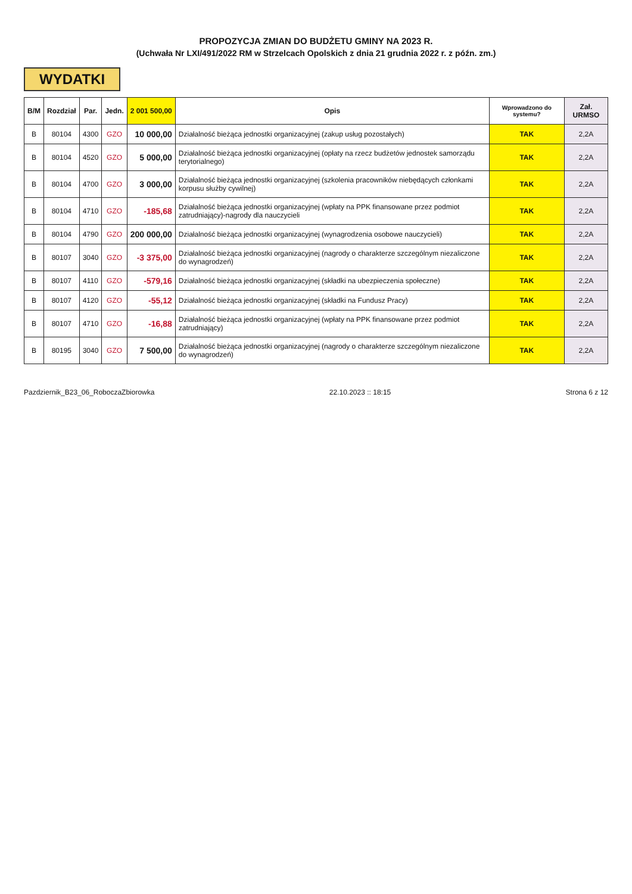PROPOZYCJA ZMIAN DO BUDŻETU GMINY NA 2023 R.
(Uchwała Nr LXI/491/2022 RM w Strzelcach Opolskich z dnia 21 grudnia 2022 r. z późn. zm.)
WYDATKI
| B/M | Rozdział | Par. | Jedn. | 2 001 500,00 | Opis | Wprowadzono do systemu? | Zał. URMSO |
| --- | --- | --- | --- | --- | --- | --- | --- |
| B | 80104 | 4300 | GZO | 10 000,00 | Działalność bieżąca jednostki organizacyjnej (zakup usług pozostałych) | TAK | 2,2A |
| B | 80104 | 4520 | GZO | 5 000,00 | Działalność bieżąca jednostki organizacyjnej (opłaty na rzecz budżetów jednostek samorządu terytorialnego) | TAK | 2,2A |
| B | 80104 | 4700 | GZO | 3 000,00 | Działalność bieżąca jednostki organizacyjnej (szkolenia pracowników niebędących członkami korpusu służby cywilnej) | TAK | 2,2A |
| B | 80104 | 4710 | GZO | -185,68 | Działalność bieżąca jednostki organizacyjnej (wpłaty na PPK finansowane przez podmiot zatrudniający)-nagrody dla nauczycieli | TAK | 2,2A |
| B | 80104 | 4790 | GZO | 200 000,00 | Działalność bieżąca jednostki organizacyjnej (wynagrodzenia osobowe nauczycieli) | TAK | 2,2A |
| B | 80107 | 3040 | GZO | -3 375,00 | Działalność bieżąca jednostki organizacyjnej (nagrody o charakterze szczególnym niezaliczone do wynagrodzeń) | TAK | 2,2A |
| B | 80107 | 4110 | GZO | -579,16 | Działalność bieżąca jednostki organizacyjnej (składki na ubezpieczenia społeczne) | TAK | 2,2A |
| B | 80107 | 4120 | GZO | -55,12 | Działalność bieżąca jednostki organizacyjnej (składki na Fundusz Pracy) | TAK | 2,2A |
| B | 80107 | 4710 | GZO | -16,88 | Działalność bieżąca jednostki organizacyjnej (wpłaty na PPK finansowane przez podmiot zatrudniający) | TAK | 2,2A |
| B | 80195 | 3040 | GZO | 7 500,00 | Działalność bieżąca jednostki organizacyjnej (nagrody o charakterze szczególnym niezaliczone do wynagrodzeń) | TAK | 2,2A |
Pazdziernik_B23_06_RoboczaZbiorowka 22.10.2023 :: 18:15 Strona 6 z 12